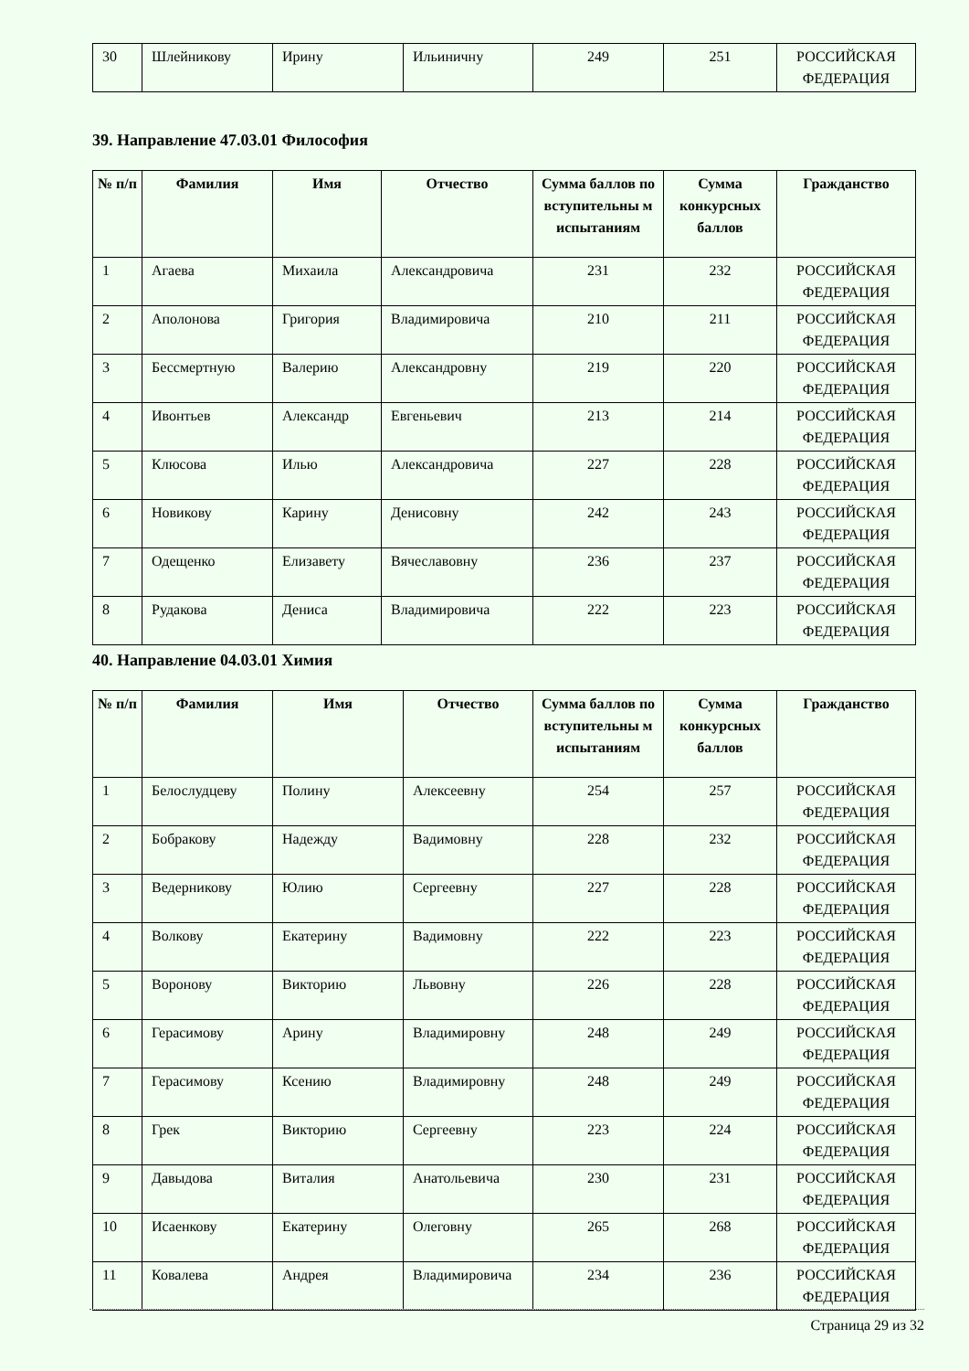| 30 | Шлейникову | Ирину | Ильиничну | 249 | 251 | РОССИЙСКАЯ ФЕДЕРАЦИЯ |
39. Направление 47.03.01 Философия
| № п/п | Фамилия | Имя | Отчество | Сумма баллов по вступительны м испытаниям | Сумма конкурсных баллов | Гражданство |
| --- | --- | --- | --- | --- | --- | --- |
| 1 | Агаева | Михаила | Александровича | 231 | 232 | РОССИЙСКАЯ ФЕДЕРАЦИЯ |
| 2 | Аполонова | Григория | Владимировича | 210 | 211 | РОССИЙСКАЯ ФЕДЕРАЦИЯ |
| 3 | Бессмертную | Валерию | Александровну | 219 | 220 | РОССИЙСКАЯ ФЕДЕРАЦИЯ |
| 4 | Ивонтьев | Александр | Евгеньевич | 213 | 214 | РОССИЙСКАЯ ФЕДЕРАЦИЯ |
| 5 | Клюсова | Илью | Александровича | 227 | 228 | РОССИЙСКАЯ ФЕДЕРАЦИЯ |
| 6 | Новикову | Карину | Денисовну | 242 | 243 | РОССИЙСКАЯ ФЕДЕРАЦИЯ |
| 7 | Одещенко | Елизавету | Вячеславовну | 236 | 237 | РОССИЙСКАЯ ФЕДЕРАЦИЯ |
| 8 | Рудакова | Дениса | Владимировича | 222 | 223 | РОССИЙСКАЯ ФЕДЕРАЦИЯ |
40. Направление 04.03.01 Химия
| № п/п | Фамилия | Имя | Отчество | Сумма баллов по вступительны м испытаниям | Сумма конкурсных баллов | Гражданство |
| --- | --- | --- | --- | --- | --- | --- |
| 1 | Белослудцеву | Полину | Алексеевну | 254 | 257 | РОССИЙСКАЯ ФЕДЕРАЦИЯ |
| 2 | Бобракову | Надежду | Вадимовну | 228 | 232 | РОССИЙСКАЯ ФЕДЕРАЦИЯ |
| 3 | Ведерникову | Юлию | Сергеевну | 227 | 228 | РОССИЙСКАЯ ФЕДЕРАЦИЯ |
| 4 | Волкову | Екатерину | Вадимовну | 222 | 223 | РОССИЙСКАЯ ФЕДЕРАЦИЯ |
| 5 | Воронову | Викторию | Львовну | 226 | 228 | РОССИЙСКАЯ ФЕДЕРАЦИЯ |
| 6 | Герасимову | Арину | Владимировну | 248 | 249 | РОССИЙСКАЯ ФЕДЕРАЦИЯ |
| 7 | Герасимову | Ксению | Владимировну | 248 | 249 | РОССИЙСКАЯ ФЕДЕРАЦИЯ |
| 8 | Грек | Викторию | Сергеевну | 223 | 224 | РОССИЙСКАЯ ФЕДЕРАЦИЯ |
| 9 | Давыдова | Виталия | Анатольевича | 230 | 231 | РОССИЙСКАЯ ФЕДЕРАЦИЯ |
| 10 | Исаенкову | Екатерину | Олеговну | 265 | 268 | РОССИЙСКАЯ ФЕДЕРАЦИЯ |
| 11 | Ковалева | Андрея | Владимировича | 234 | 236 | РОССИЙСКАЯ ФЕДЕРАЦИЯ |
Страница 29 из 32